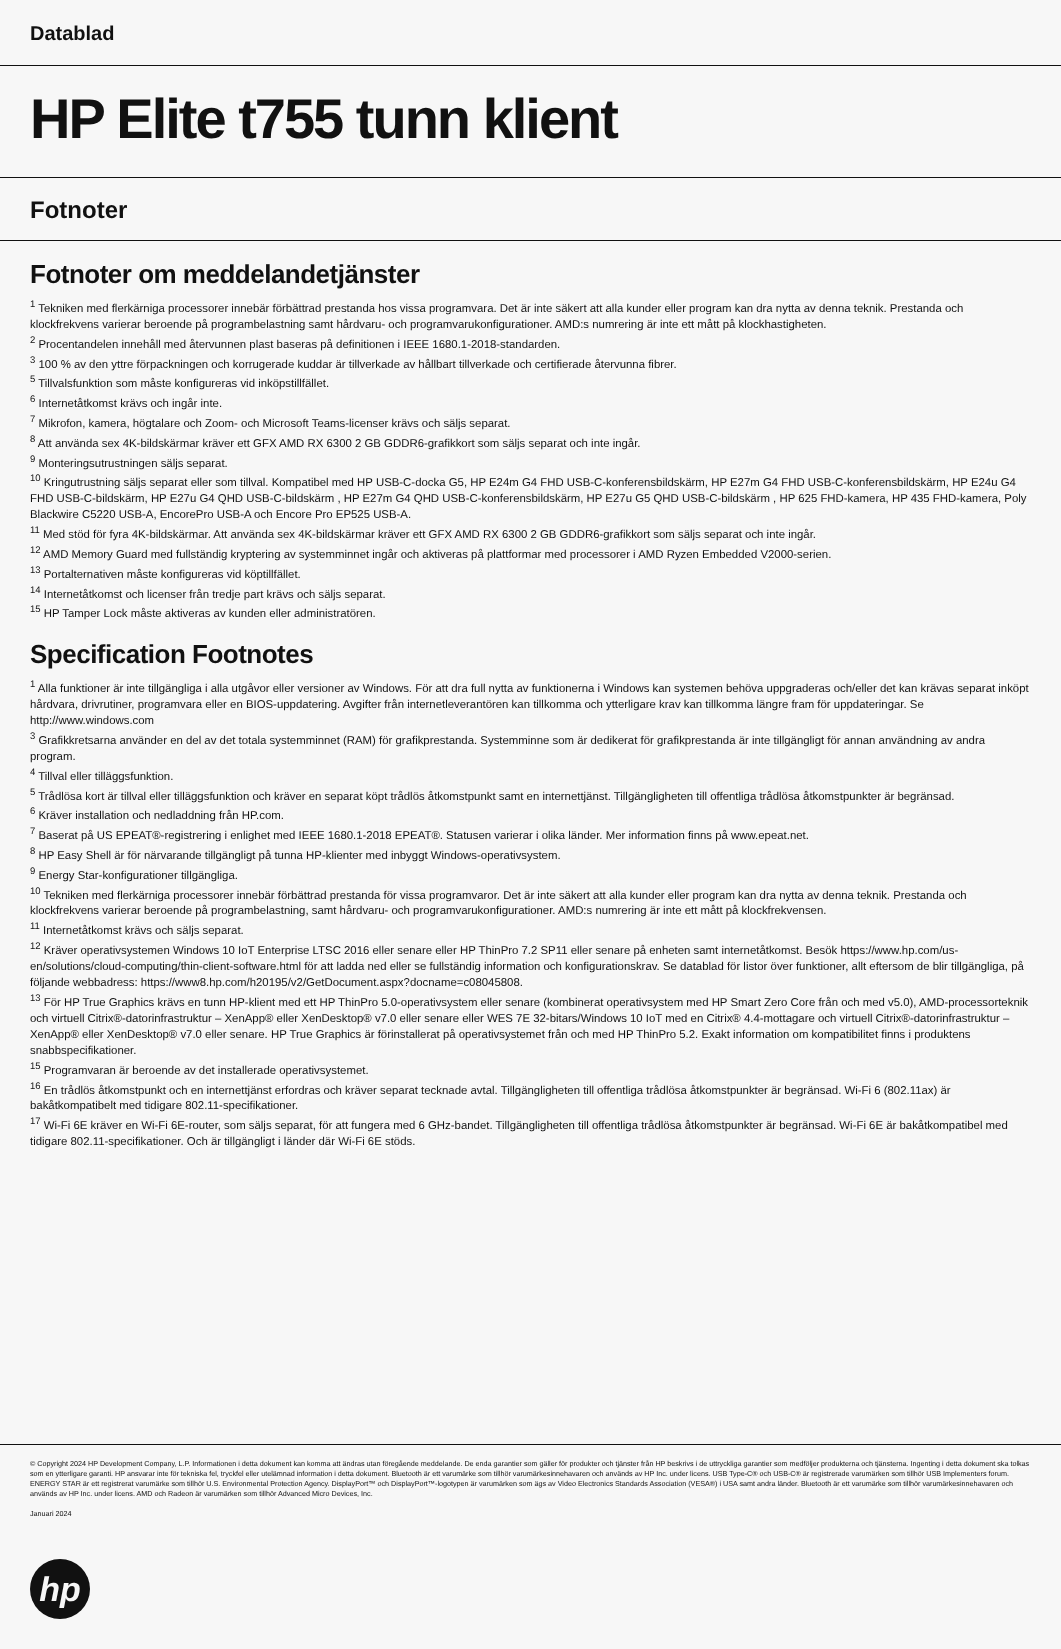Datablad
HP Elite t755 tunn klient
Fotnoter
Fotnoter om meddelandetjänster
<sup>1</sup> Tekniken med flerkärniga processorer innebär förbättrad prestanda hos vissa programvara. Det är inte säkert att alla kunder eller program kan dra nytta av denna teknik. Prestanda och klockfrekvens varierar beroende på programbelastning samt hårdvaru- och programvarukonfigurationer. AMD:s numrering är inte ett mått på klockhastigheten.
<sup>2</sup> Procentandelen innehåll med återvunnen plast baseras på definitionen i IEEE 1680.1-2018-standarden.
<sup>3</sup> 100 % av den yttre förpackningen och korrugerade kuddar är tillverkade av hållbart tillverkade och certifierade återvunna fibrer.
<sup>5</sup> Tillvalsfunktion som måste konfigureras vid inköpstillfället.
<sup>6</sup> Internetåtkomst krävs och ingår inte.
<sup>7</sup> Mikrofon, kamera, högtalare och Zoom- och Microsoft Teams-licenser krävs och säljs separat.
<sup>8</sup> Att använda sex 4K-bildskärmar kräver ett GFX AMD RX 6300 2 GB GDDR6-grafikkort som säljs separat och inte ingår.
<sup>9</sup> Monteringsutrustningen säljs separat.
<sup>10</sup> Kringutrustning säljs separat eller som tillval. Kompatibel med HP USB-C-docka G5, HP E24m G4 FHD USB-C-konferensbildskärm, HP E27m G4 FHD USB-C-konferensbildskärm, HP E24u G4 FHD USB-C-bildskärm, HP E27u G4 QHD USB-C-bildskärm , HP E27m G4 QHD USB-C-konferensbildskärm, HP E27u G5 QHD USB-C-bildskärm , HP 625 FHD-kamera, HP 435 FHD-kamera, Poly Blackwire C5220 USB-A, EncorePro USB-A och Encore Pro EP525 USB-A.
<sup>11</sup> Med stöd för fyra 4K-bildskärmar. Att använda sex 4K-bildskärmar kräver ett GFX AMD RX 6300 2 GB GDDR6-grafikkort som säljs separat och inte ingår.
<sup>12</sup> AMD Memory Guard med fullständig kryptering av systemminnet ingår och aktiveras på plattformar med processorer i AMD Ryzen Embedded V2000-serien.
<sup>13</sup> Portalternativen måste konfigureras vid köptillfället.
<sup>14</sup> Internetåtkomst och licenser från tredje part krävs och säljs separat.
<sup>15</sup> HP Tamper Lock måste aktiveras av kunden eller administratören.
Specification Footnotes
<sup>1</sup> Alla funktioner är inte tillgängliga i alla utgåvor eller versioner av Windows. För att dra full nytta av funktionerna i Windows kan systemen behöva uppgraderas och/eller det kan krävas separat inköpt hårdvara, drivrutiner, programvara eller en BIOS-uppdatering. Avgifter från internetleverantören kan tillkomma och ytterligare krav kan tillkomma längre fram för uppdateringar. Se http://www.windows.com
<sup>3</sup> Grafikkretsarna använder en del av det totala systemminnet (RAM) för grafikprestanda. Systemminne som är dedikerat för grafikprestanda är inte tillgängligt för annan användning av andra program.
<sup>4</sup> Tillval eller tilläggsfunktion.
<sup>5</sup> Trådlösa kort är tillval eller tilläggsfunktion och kräver en separat köpt trådlös åtkomstpunkt samt en internettjänst. Tillgängligheten till offentliga trådlösa åtkomstpunkter är begränsad.
<sup>6</sup> Kräver installation och nedladdning från HP.com.
<sup>7</sup> Baserat på US EPEAT®-registrering i enlighet med IEEE 1680.1-2018 EPEAT®. Statusen varierar i olika länder. Mer information finns på www.epeat.net.
<sup>8</sup> HP Easy Shell är för närvarande tillgängligt på tunna HP-klienter med inbyggt Windows-operativsystem.
<sup>9</sup> Energy Star-konfigurationer tillgängliga.
<sup>10</sup> Tekniken med flerkärniga processorer innebär förbättrad prestanda för vissa programvaror. Det är inte säkert att alla kunder eller program kan dra nytta av denna teknik. Prestanda och klockfrekvens varierar beroende på programbelastning, samt hårdvaru- och programvarukonfigurationer. AMD:s numrering är inte ett mått på klockfrekvensen.
<sup>11</sup> Internetåtkomst krävs och säljs separat.
<sup>12</sup> Kräver operativsystemen Windows 10 IoT Enterprise LTSC 2016 eller senare eller HP ThinPro 7.2 SP11 eller senare på enheten samt internetåtkomst. Besök https://www.hp.com/us-en/solutions/cloud-computing/thin-client-software.html för att ladda ned eller se fullständig information och konfigurationskrav. Se datablad för listor över funktioner, allt eftersom de blir tillgängliga, på följande webbadress: https://www8.hp.com/h20195/v2/GetDocument.aspx?docname=c08045808.
<sup>13</sup> För HP True Graphics krävs en tunn HP-klient med ett HP ThinPro 5.0-operativsystem eller senare (kombinerat operativsystem med HP Smart Zero Core från och med v5.0), AMD-processorteknik och virtuell Citrix®-datorinfrastruktur – XenApp® eller XenDesktop® v7.0 eller senare eller WES 7E 32-bitars/Windows 10 IoT med en Citrix® 4.4-mottagare och virtuell Citrix®-datorinfrastruktur – XenApp® eller XenDesktop® v7.0 eller senare. HP True Graphics är förinstallerat på operativsystemet från och med HP ThinPro 5.2. Exakt information om kompatibilitet finns i produktens snabbspecifikationer.
<sup>15</sup> Programvaran är beroende av det installerade operativsystemet.
<sup>16</sup> En trådlös åtkomstpunkt och en internettjänst erfordras och kräver separat tecknade avtal. Tillgängligheten till offentliga trådlösa åtkomstpunkter är begränsad. Wi-Fi 6 (802.11ax) är bakåtkompatibelt med tidigare 802.11-specifikationer.
<sup>17</sup> Wi-Fi 6E kräver en Wi-Fi 6E-router, som säljs separat, för att fungera med 6 GHz-bandet. Tillgängligheten till offentliga trådlösa åtkomstpunkter är begränsad. Wi-Fi 6E är bakåtkompatibel med tidigare 802.11-specifikationer. Och är tillgängligt i länder där Wi-Fi 6E stöds.
© Copyright 2024 HP Development Company, L.P. Informationen i detta dokument kan komma att ändras utan föregående meddelande. De enda garantier som gäller för produkter och tjänster från HP beskrivs i de uttryckliga garantier som medföljer produkterna och tjänsterna. Ingenting i detta dokument ska tolkas som en ytterligare garanti. HP ansvarar inte för tekniska fel, tryckfel eller utelämnad information i detta dokument. Bluetooth är ett varumärke som tillhör varumärkesinnehavaren och används av HP Inc. under licens. USB Type-C® och USB-C® är registrerade varumärken som tillhör USB Implementers forum. ENERGY STAR är ett registrerat varumärke som tillhör U.S. Environmental Protection Agency. DisplayPort™ och DisplayPort™-logotypen är varumärken som ägs av Video Electronics Standards Association (VESA®) i USA samt andra länder. Bluetooth är ett varumärke som tillhör varumärkesinnehavaren och används av HP Inc. under licens. AMD och Radeon är varumärken som tillhör Advanced Micro Devices, Inc.
Januari 2024
hp